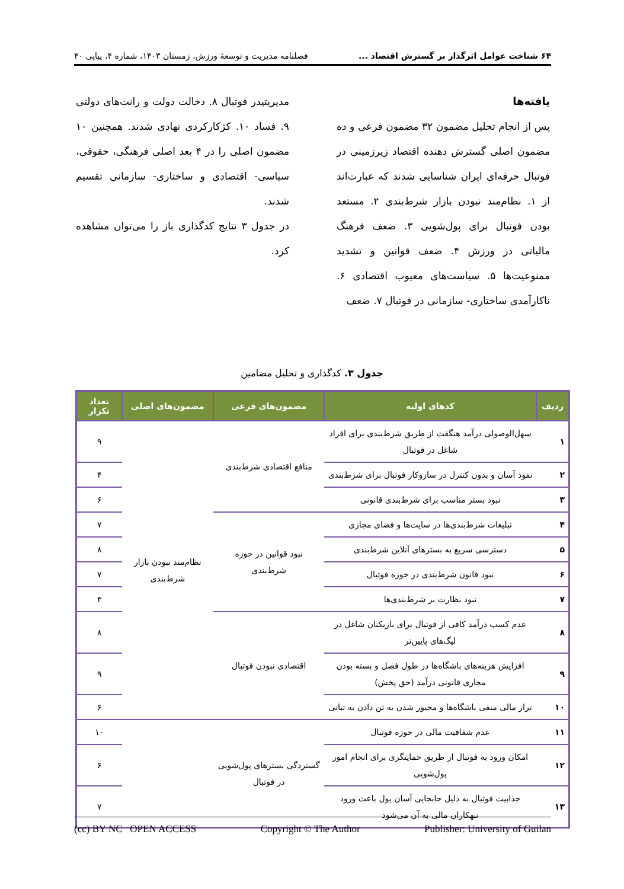۶۴ شناخت عوامل اثرگذار بر گسترش اقتصاد ... فصلنامه مدیریت و توسعهٔ ورزش، زمستان ۱۴۰۳، شماره ۴، پیاپی ۴۰
یافته‌ها
پس از انجام تحلیل مضمون ۳۲ مضمون فرعی و ده مضمون اصلی گسترش دهنده اقتصاد زیرزمینی در فوتبال حرفه‌ای ایران شناسایی شدند که عبارت‌اند از ۱. نظام‌مند نبودن بازار شرط‌بندی ۲. مستعد بودن فوتبال برای پول‌شویی ۳. ضعف فرهنگ مالیاتی در ورزش ۴. ضعف قوانین و تشدید ممنوعیت‌ها ۵. سیاست‌های معیوب اقتصادی ۶. ناکارآمدی ساختاری- سازمانی در فوتبال ۷. ضعف
مدیریتیدر فوتبال ۸. دخالت دولت و رانت‌های دولتی ۹. فساد ۱۰. کژکارکردی نهادی شدند. همچنین ۱۰ مضمون اصلی را در ۴ بعد اصلی فرهنگی، حقوقی، سیاسی- اقتصادی و ساختاری- سازمانی تقسیم شدند.
در جدول ۳ نتایج کدگذاری باز را می‌توان مشاهده کرد.
جدول ۳. کدگذاری و تحلیل مضامین
| ردیف | کدهای اولیه | مضمون‌های فرعی | مضمون‌های اصلی | تعداد تکرار |
| --- | --- | --- | --- | --- |
| ۱ | سهل‌الوصولی درآمد هنگفت از طریق شرط‌بندی برای افراد شاغل در فوتبال | منافع اقتصادی شرط‌بندی | نظام‌مند نبودن بازار شرط‌بندی | ۹ |
| ۲ | نفوذ آسان و بدون کنترل در سازوکار فوتبال برای شرط‌بندی | | | ۴ |
| ۳ | نبود بستر مناسب برای شرط‌بندی قانونی | | | ۶ |
| ۴ | تبلیغات شرط‌بندی‌ها در سایت‌ها و فضای مجازی | نبود قوانین در حوزه شرط‌بندی | | ۷ |
| ۵ | دسترسی سریع به بسترهای آنلاین شرط‌بندی | | | ۸ |
| ۶ | نبود قانون شرط‌بندی در حوزه فوتبال | | | ۷ |
| ۷ | نبود نظارت بر شرط‌بندی‌ها | | | ۳ |
| ۸ | عدم کسب درآمد کافی از فوتبال برای بازیکنان شاغل در لیگ‌های پایین‌تر | اقتصادی نبودن فوتبال | | ۸ |
| ۹ | افزایش هزینه‌های باشگاه‌ها در طول فصل و بسته بودن مجاری قانونی درآمد (حق پخش) | | | ۹ |
| ۱۰ | تراز مالی منفی باشگاه‌ها و مجبور شدن به تن دادن به تبانی | | | ۶ |
| ۱۱ | عدم شفافیت مالی در حوزه فوتبال | گستردگی بسترهای پول‌شویی در فوتبال | | ۱۰ |
| ۱۲ | امکان ورود به فوتبال از طریق حمایتگری برای انجام امور پول‌شویی | | | ۶ |
| ۱۳ | جذابیت فوتبال به دلیل جابجایی آسان پول باعث ورود تبهکاران مالی به آن می‌شود | | | ۷ |
(cc) BY NC OPEN ACCESS Copyright © The Author Publisher: University of Guilan